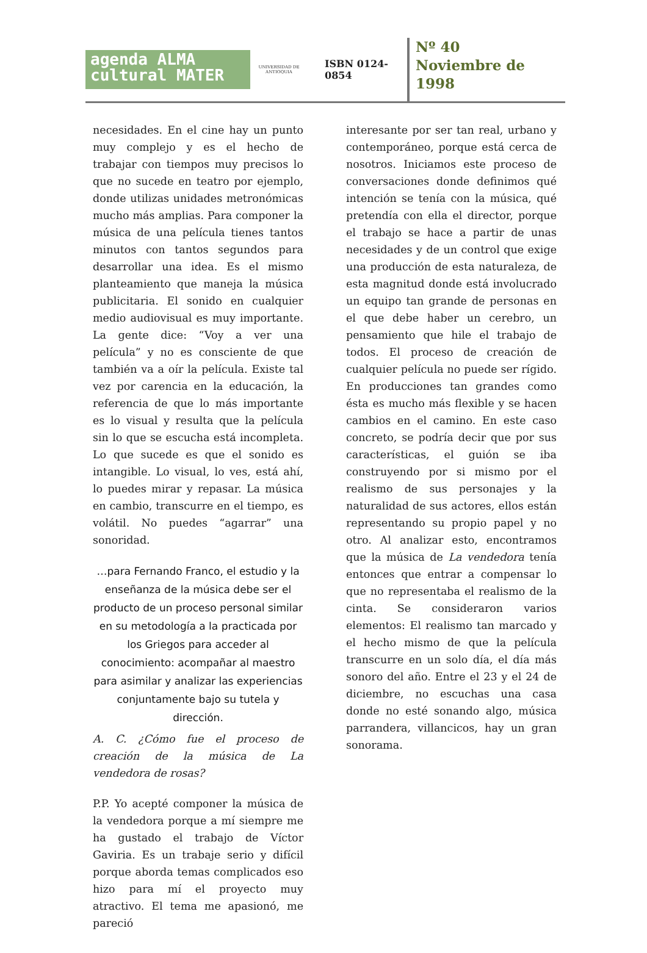agenda ALMA
cultural MATER
UNIVERSIDAD DE ANTIOQUIA
ISBN 0124-0854
Nº 40
Noviembre de
1998
necesidades. En el cine hay un punto muy complejo y es el hecho de trabajar con tiempos muy precisos lo que no sucede en teatro por ejemplo, donde utilizas unidades metronómicas mucho más amplias. Para componer la música de una película tienes tantos minutos con tantos segundos para desarrollar una idea. Es el mismo planteamiento que maneja la música publicitaria. El sonido en cualquier medio audiovisual es muy importante. La gente dice: “Voy a ver una película” y no es consciente de que también va a oír la película. Existe tal vez por carencia en la educación, la referencia de que lo más importante es lo visual y resulta que la película sin lo que se escucha está incompleta. Lo que sucede es que el sonido es intangible. Lo visual, lo ves, está ahí, lo puedes mirar y repasar. La música en cambio, transcurre en el tiempo, es volátil. No puedes “agarrar” una sonoridad.
…para Fernando Franco, el estudio y la enseñanza de la música debe ser el producto de un proceso personal similar en su metodología a la practicada por los Griegos para acceder al conocimiento: acompañar al maestro para asimilar y analizar las experiencias conjuntamente bajo su tutela y dirección.
A. C. ¿Cómo fue el proceso de creación de la música de La vendedora de rosas?
P.P. Yo acepté componer la música de la vendedora porque a mí siempre me ha gustado el trabajo de Víctor Gaviria. Es un trabaje serio y difícil porque aborda temas complicados eso hizo para mí el proyecto muy atractivo. El tema me apasionó, me pareció
interesante por ser tan real, urbano y contemporáneo, porque está cerca de nosotros. Iniciamos este proceso de conversaciones donde definimos qué intención se tenía con la música, qué pretendía con ella el director, porque el trabajo se hace a partir de unas necesidades y de un control que exige una producción de esta naturaleza, de esta magnitud donde está involucrado un equipo tan grande de personas en el que debe haber un cerebro, un pensamiento que hile el trabajo de todos. El proceso de creación de cualquier película no puede ser rígido. En producciones tan grandes como ésta es mucho más flexible y se hacen cambios en el camino. En este caso concreto, se podría decir que por sus características, el guión se iba construyendo por si mismo por el realismo de sus personajes y la naturalidad de sus actores, ellos están representando su propio papel y no otro. Al analizar esto, encontramos que la música de La vendedora tenía entonces que entrar a compensar lo que no representaba el realismo de la cinta. Se consideraron varios elementos: El realismo tan marcado y el hecho mismo de que la película transcurre en un solo día, el día más sonoro del año. Entre el 23 y el 24 de diciembre, no escuchas una casa donde no esté sonando algo, música parrandera, villancicos, hay un gran sonorama.